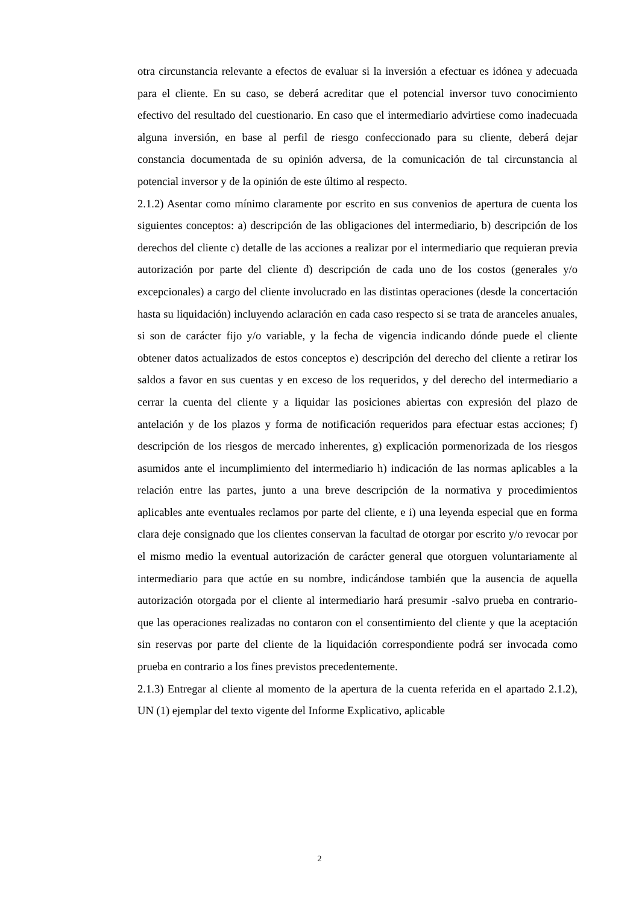otra circunstancia relevante a efectos de evaluar si la inversión a efectuar es idónea y adecuada para el cliente. En su caso, se deberá acreditar que el potencial inversor tuvo conocimiento efectivo del resultado del cuestionario. En caso que el intermediario advirtiese como inadecuada alguna inversión, en base al perfil de riesgo confeccionado para su cliente, deberá dejar constancia documentada de su opinión adversa, de la comunicación de tal circunstancia al potencial inversor y de la opinión de este último al respecto.
2.1.2) Asentar como mínimo claramente por escrito en sus convenios de apertura de cuenta los siguientes conceptos: a) descripción de las obligaciones del intermediario, b) descripción de los derechos del cliente c) detalle de las acciones a realizar por el intermediario que requieran previa autorización por parte del cliente d) descripción de cada uno de los costos (generales y/o excepcionales) a cargo del cliente involucrado en las distintas operaciones (desde la concertación hasta su liquidación) incluyendo aclaración en cada caso respecto si se trata de aranceles anuales, si son de carácter fijo y/o variable, y la fecha de vigencia indicando dónde puede el cliente obtener datos actualizados de estos conceptos e) descripción del derecho del cliente a retirar los saldos a favor en sus cuentas y en exceso de los requeridos, y del derecho del intermediario a cerrar la cuenta del cliente y a liquidar las posiciones abiertas con expresión del plazo de antelación y de los plazos y forma de notificación requeridos para efectuar estas acciones; f) descripción de los riesgos de mercado inherentes, g) explicación pormenorizada de los riesgos asumidos ante el incumplimiento del intermediario h) indicación de las normas aplicables a la relación entre las partes, junto a una breve descripción de la normativa y procedimientos aplicables ante eventuales reclamos por parte del cliente, e i) una leyenda especial que en forma clara deje consignado que los clientes conservan la facultad de otorgar por escrito y/o revocar por el mismo medio la eventual autorización de carácter general que otorguen voluntariamente al intermediario para que actúe en su nombre, indicándose también que la ausencia de aquella autorización otorgada por el cliente al intermediario hará presumir -salvo prueba en contrario- que las operaciones realizadas no contaron con el consentimiento del cliente y que la aceptación sin reservas por parte del cliente de la liquidación correspondiente podrá ser invocada como prueba en contrario a los fines previstos precedentemente.
2.1.3) Entregar al cliente al momento de la apertura de la cuenta referida en el apartado 2.1.2), UN (1) ejemplar del texto vigente del Informe Explicativo, aplicable
2